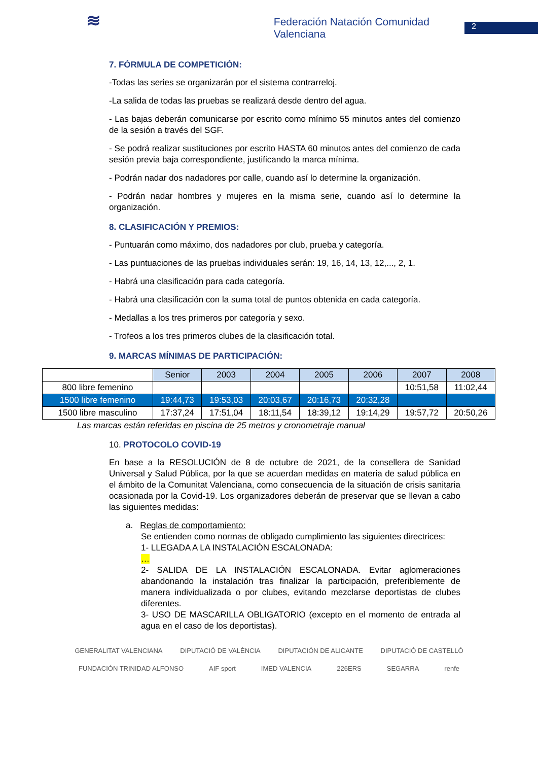≋
Federación Natación Comunidad Valenciana
2
7. FÓRMULA DE COMPETICIÓN:
-Todas las series se organizarán por el sistema contrarreloj.
-La salida de todas las pruebas se realizará desde dentro del agua.
- Las bajas deberán comunicarse por escrito como mínimo 55 minutos antes del comienzo de la sesión a través del SGF.
- Se podrá realizar sustituciones por escrito HASTA 60 minutos antes del comienzo de cada sesión previa baja correspondiente, justificando la marca mínima.
- Podrán nadar dos nadadores por calle, cuando así lo determine la organización.
- Podrán nadar hombres y mujeres en la misma serie, cuando así lo determine la organización.
8. CLASIFICACIÓN Y PREMIOS:
- Puntuarán como máximo, dos nadadores por club, prueba y categoría.
- Las puntuaciones de las pruebas individuales serán: 19, 16, 14, 13, 12,..., 2, 1.
- Habrá una clasificación para cada categoría.
- Habrá una clasificación con la suma total de puntos obtenida en cada categoría.
- Medallas a los tres primeros por categoría y sexo.
- Trofeos a los tres primeros clubes de la clasificación total.
9. MARCAS MÍNIMAS DE PARTICIPACIÓN:
| | Senior | 2003 | 2004 | 2005 | 2006 | 2007 | 2008 |
| 800 libre femenino | | | | | | 10:51,58 | 11:02,44 |
| 1500 libre femenino | 19:44,73 | 19:53,03 | 20:03,67 | 20:16,73 | 20:32,28 | | |
| 1500 libre masculino | 17:37,24 | 17:51,04 | 18:11,54 | 18:39,12 | 19:14,29 | 19:57,72 | 20:50,26 |
Las marcas están referidas en piscina de 25 metros y cronometraje manual
10. PROTOCOLO COVID-19
En base a la RESOLUCIÓN de 8 de octubre de 2021, de la consellera de Sanidad Universal y Salud Pública, por la que se acuerdan medidas en materia de salud pública en el ámbito de la Comunitat Valenciana, como consecuencia de la situación de crisis sanitaria ocasionada por la Covid-19. Los organizadores deberán de preservar que se llevan a cabo las siguientes medidas:
a. Reglas de comportamiento:
Se entienden como normas de obligado cumplimiento las siguientes directrices:
1- LLEGADA A LA INSTALACIÓN ESCALONADA:
…
2- SALIDA DE LA INSTALACIÓN ESCALONADA. Evitar aglomeraciones abandonando la instalación tras finalizar la participación, preferiblemente de manera individualizada o por clubes, evitando mezclarse deportistas de clubes diferentes.
3- USO DE MASCARILLA OBLIGATORIO (excepto en el momento de entrada al agua en el caso de los deportistas).
GENERALITAT VALENCIANA DIPUTACIÓ DE VALÈNCIA DIPUTACIÓN DE ALICANTE DIPUTACIÓ DE CASTELLÓ FUNDACIÓN TRINIDAD ALFONSO AIF sport IMED VALENCIA 226ERS SEGARRA renfe